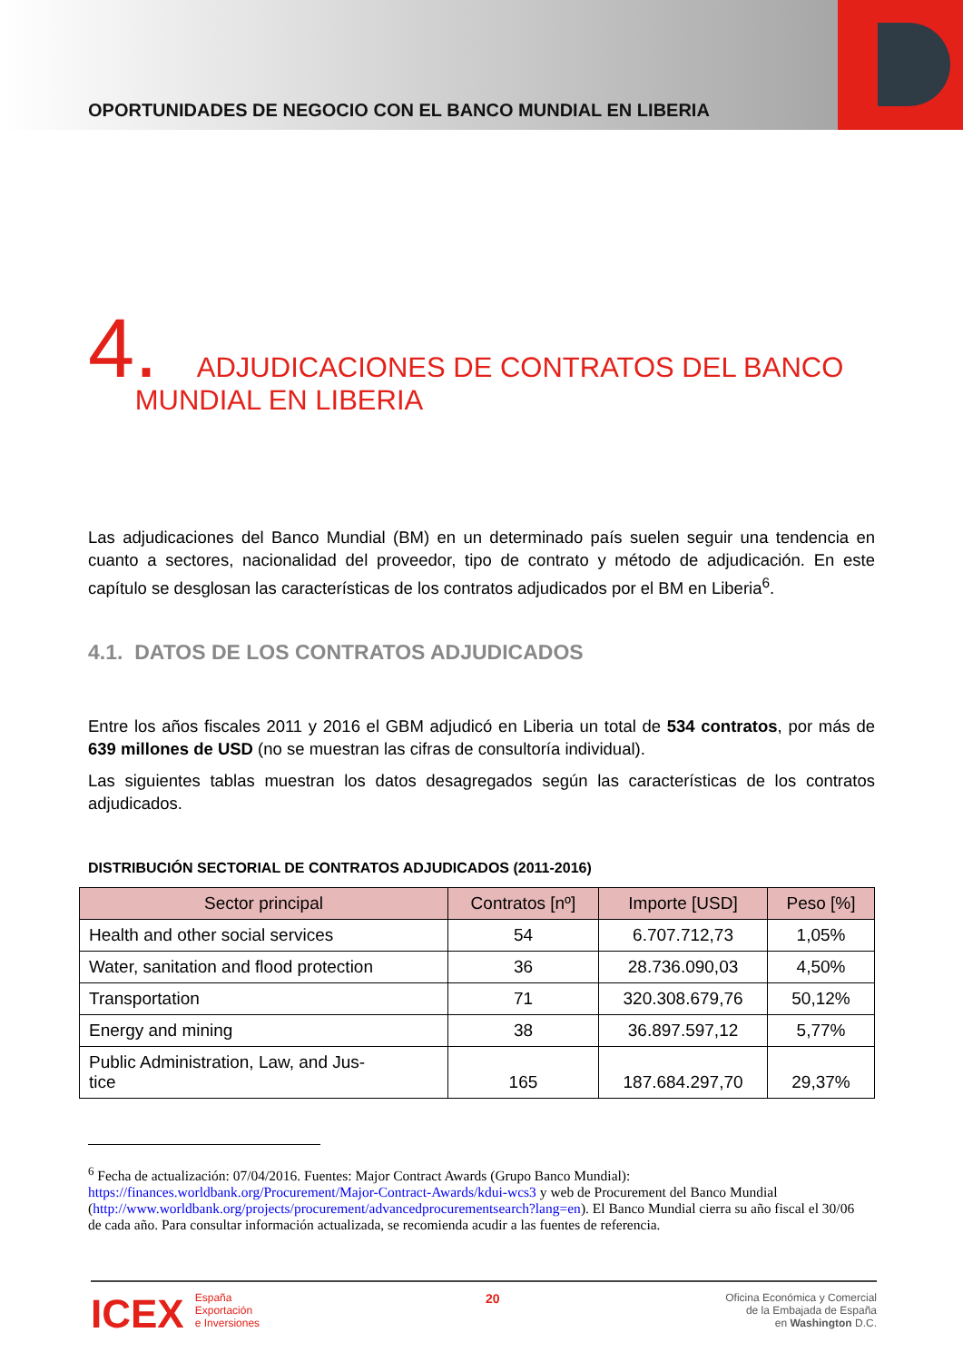OPORTUNIDADES DE NEGOCIO CON EL BANCO MUNDIAL EN LIBERIA
4. ADJUDICACIONES DE CONTRATOS DEL BANCO
MUNDIAL EN LIBERIA
Las adjudicaciones del Banco Mundial (BM) en un determinado país suelen seguir una tendencia en cuanto a sectores, nacionalidad del proveedor, tipo de contrato y método de adjudicación. En este capítulo se desglosan las características de los contratos adjudicados por el BM en Liberia<sup>6</sup>.
4.1. DATOS DE LOS CONTRATOS ADJUDICADOS
Entre los años fiscales 2011 y 2016 el GBM adjudicó en Liberia un total de 534 contratos, por más de 639 millones de USD (no se muestran las cifras de consultoría individual).
Las siguientes tablas muestran los datos desagregados según las características de los contratos adjudicados.
DISTRIBUCIÓN SECTORIAL DE CONTRATOS ADJUDICADOS (2011-2016)
| Sector principal | Contratos [nº] | Importe [USD] | Peso [%] |
| --- | --- | --- | --- |
| Health and other social services | 54 | 6.707.712,73 | 1,05% |
| Water, sanitation and flood protection | 36 | 28.736.090,03 | 4,50% |
| Transportation | 71 | 320.308.679,76 | 50,12% |
| Energy and mining | 38 | 36.897.597,12 | 5,77% |
| Public Administration, Law, and Jus- tice | 165 | 187.684.297,70 | 29,37% |
<sup>6</sup> Fecha de actualización: 07/04/2016. Fuentes: Major Contract Awards (Grupo Banco Mundial): https://finances.worldbank.org/Procurement/Major-Contract-Awards/kdui-wcs3 y web de Procurement del Banco Mundial (http://www.worldbank.org/projects/procurement/advancedprocurementsearch?lang=en). El Banco Mundial cierra su año fiscal el 30/06 de cada año. Para consultar información actualizada, se recomienda acudir a las fuentes de referencia.
ICEX España
Exportación
e Inversiones
20
Oficina Económica y Comercial
de la Embajada de España
en Washington D.C.